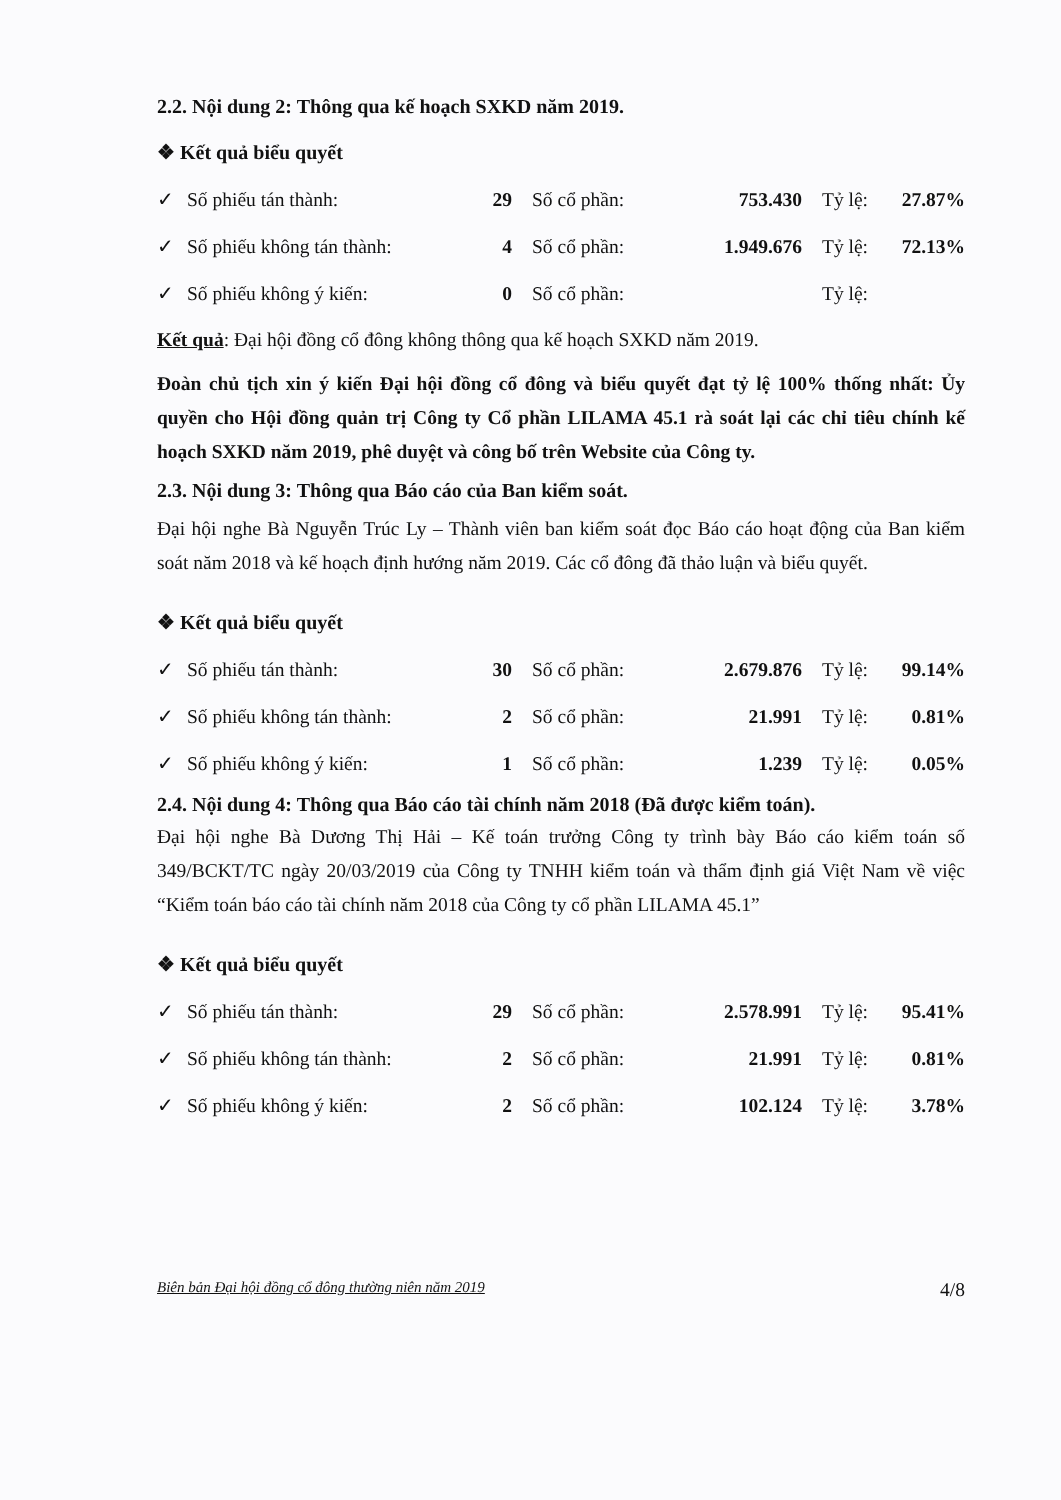2.2. Nội dung 2: Thông qua kế hoạch SXKD năm 2019.
❖ Kết quả biểu quyết
| ✓ | Số phiếu tán thành: | 29 | | Số cổ phần: | 753.430 | | Tỷ lệ: | 27.87% |
| ✓ | Số phiếu không tán thành: | 4 | | Số cổ phần: | 1.949.676 | | Tỷ lệ: | 72.13% |
| ✓ | Số phiếu không ý kiến: | 0 | | Số cổ phần: | | | Tỷ lệ: | |
Kết quả: Đại hội đồng cổ đông không thông qua kế hoạch SXKD năm 2019.
Đoàn chủ tịch xin ý kiến Đại hội đồng cổ đông và biểu quyết đạt tỷ lệ 100% thống nhất: Ủy quyền cho Hội đồng quản trị Công ty Cổ phần LILAMA 45.1 rà soát lại các chỉ tiêu chính kế hoạch SXKD năm 2019, phê duyệt và công bố trên Website của Công ty.
2.3. Nội dung 3: Thông qua Báo cáo của Ban kiểm soát.
Đại hội nghe Bà Nguyễn Trúc Ly – Thành viên ban kiểm soát đọc Báo cáo hoạt động của Ban kiểm soát năm 2018 và kế hoạch định hướng năm 2019. Các cổ đông đã thảo luận và biểu quyết.
❖ Kết quả biểu quyết
| ✓ | Số phiếu tán thành: | 30 | | Số cổ phần: | 2.679.876 | | Tỷ lệ: | 99.14% |
| ✓ | Số phiếu không tán thành: | 2 | | Số cổ phần: | 21.991 | | Tỷ lệ: | 0.81% |
| ✓ | Số phiếu không ý kiến: | 1 | | Số cổ phần: | 1.239 | | Tỷ lệ: | 0.05% |
2.4. Nội dung 4: Thông qua Báo cáo tài chính năm 2018 (Đã được kiểm toán).
Đại hội nghe Bà Dương Thị Hải – Kế toán trưởng Công ty trình bày Báo cáo kiểm toán số 349/BCKT/TC ngày 20/03/2019 của Công ty TNHH kiểm toán và thẩm định giá Việt Nam về việc “Kiểm toán báo cáo tài chính năm 2018 của Công ty cổ phần LILAMA 45.1”
❖ Kết quả biểu quyết
| ✓ | Số phiếu tán thành: | 29 | | Số cổ phần: | 2.578.991 | | Tỷ lệ: | 95.41% |
| ✓ | Số phiếu không tán thành: | 2 | | Số cổ phần: | 21.991 | | Tỷ lệ: | 0.81% |
| ✓ | Số phiếu không ý kiến: | 2 | | Số cổ phần: | 102.124 | | Tỷ lệ: | 3.78% |
Biên bản Đại hội đồng cổ đông thường niên năm 2019 4/8